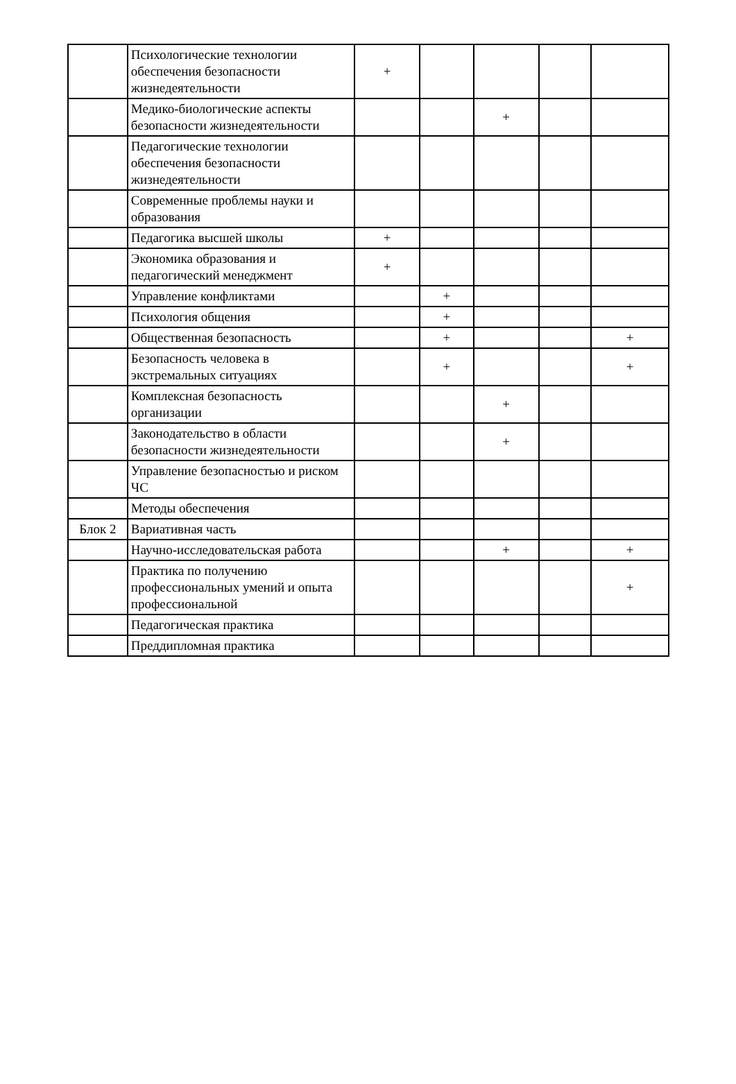| | Психологические технологии обеспечения безопасности жизнедеятельности | + | | | | |
| | Медико-биологические аспекты безопасности жизнедеятельности | | | + | | |
| | Педагогические технологии обеспечения безопасности жизнедеятельности | | | | | |
| | Современные проблемы науки и образования | | | | | |
| | Педагогика высшей школы | + | | | | |
| | Экономика образования и педагогический менеджмент | + | | | | |
| | Управление конфликтами | | + | | | |
| | Психология общения | | + | | | |
| | Общественная безопасность | | + | | | + |
| | Безопасность человека в экстремальных ситуациях | | + | | | + |
| | Комплексная безопасность организации | | | + | | |
| | Законодательство в области безопасности жизнедеятельности | | | + | | |
| | Управление безопасностью и риском ЧС | | | | | |
| | Методы обеспечения | | | | | |
| Блок 2 | Вариативная часть | | | | | |
| | Научно-исследовательская работа | | | + | | + |
| | Практика по получению профессиональных умений и опыта профессиональной | | | | | + |
| | Педагогическая практика | | | | | |
| | Преддипломная практика | | | | | |